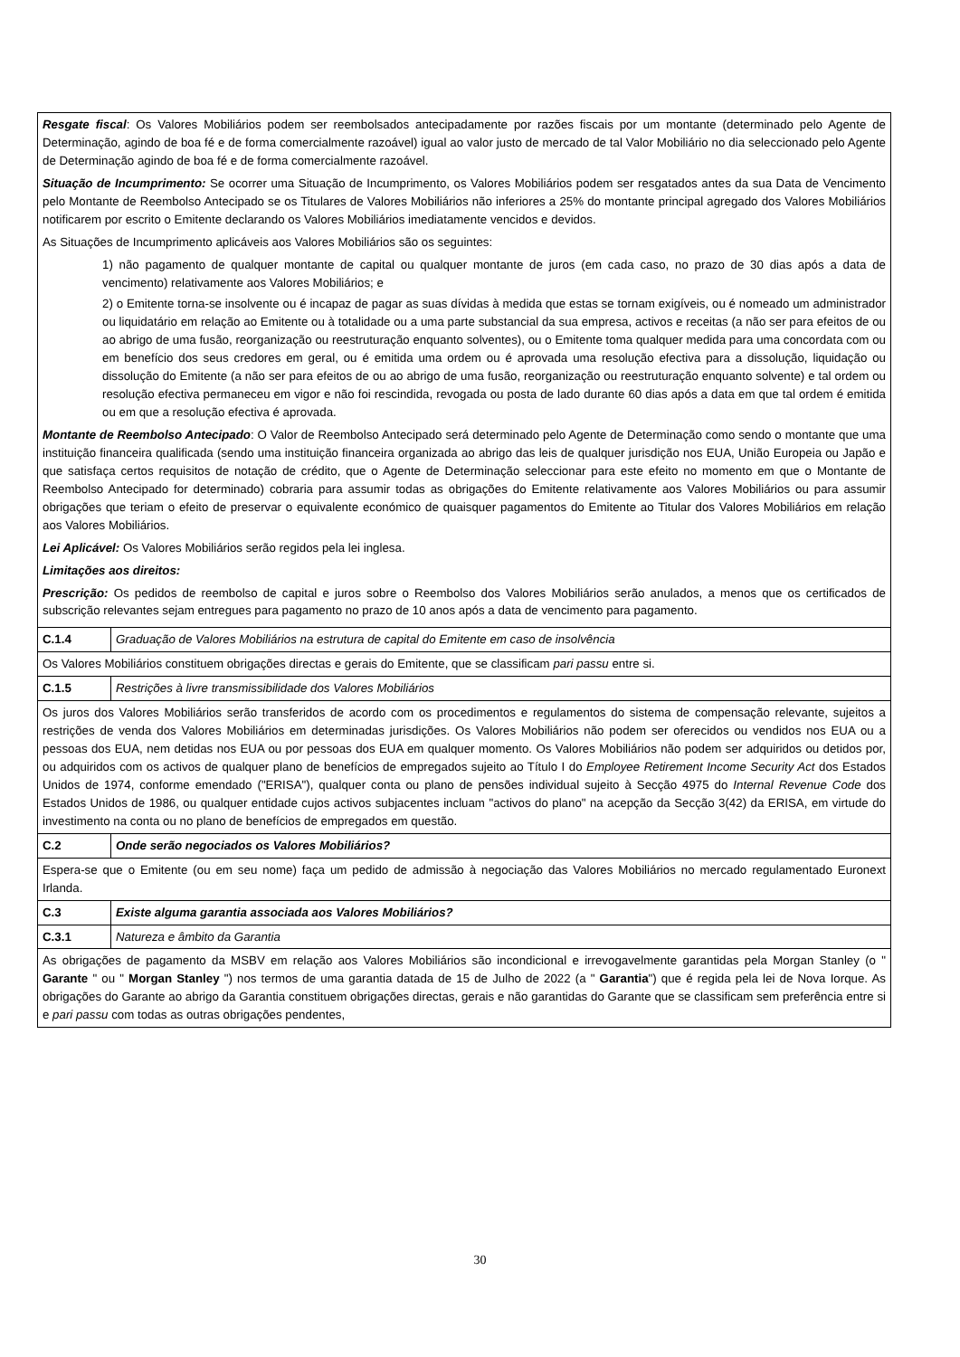| Resgate fiscal : Os Valores Mobiliários podem ser reembolsados antecipadamente por razões fiscais por um montante (determinado pelo Agente de Determinação, agindo de boa fé e de forma comercialmente razoável) igual ao valor justo de mercado de tal Valor Mobiliário no dia seleccionado pelo Agente de Determinação agindo de boa fé e de forma comercialmente razoável. Situação de Incumprimento: Se ocorrer uma Situação de Incumprimento, os Valores Mobiliários podem ser resgatados antes da sua Data de Vencimento pelo Montante de Reembolso Antecipado se os Titulares de Valores Mobiliários não inferiores a 25% do montante principal agregado dos Valores Mobiliários notificarem por escrito o Emitente declarando os Valores Mobiliários imediatamente vencidos e devidos. As Situações de Incumprimento aplicáveis aos Valores Mobiliários são os seguintes: 1) não pagamento de qualquer montante de capital ou qualquer montante de juros (em cada caso, no prazo de 30 dias após a data de vencimento) relativamente aos Valores Mobiliários; e 2) o Emitente torna-se insolvente ou é incapaz de pagar as suas dívidas à medida que estas se tornam exigíveis, ou é nomeado um administrador ou liquidatário em relação ao Emitente ou à totalidade ou a uma parte substancial da sua empresa, activos e receitas (a não ser para efeitos de ou ao abrigo de uma fusão, reorganização ou reestruturação enquanto solventes), ou o Emitente toma qualquer medida para uma concordata com ou em benefício dos seus credores em geral, ou é emitida uma ordem ou é aprovada uma resolução efectiva para a dissolução, liquidação ou dissolução do Emitente (a não ser para efeitos de ou ao abrigo de uma fusão, reorganização ou reestruturação enquanto solvente) e tal ordem ou resolução efectiva permaneceu em vigor e não foi rescindida, revogada ou posta de lado durante 60 dias após a data em que tal ordem é emitida ou em que a resolução efectiva é aprovada. Montante de Reembolso Antecipado : O Valor de Reembolso Antecipado será determinado pelo Agente de Determinação como sendo o montante que uma instituição financeira qualificada (sendo uma instituição financeira organizada ao abrigo das leis de qualquer jurisdição nos EUA, União Europeia ou Japão e que satisfaça certos requisitos de notação de crédito, que o Agente de Determinação seleccionar para este efeito no momento em que o Montante de Reembolso Antecipado for determinado) cobraria para assumir todas as obrigações do Emitente relativamente aos Valores Mobiliários ou para assumir obrigações que teriam o efeito de preservar o equivalente económico de quaisquer pagamentos do Emitente ao Titular dos Valores Mobiliários em relação aos Valores Mobiliários. Lei Aplicável: Os Valores Mobiliários serão regidos pela lei inglesa. Limitações aos direitos: Prescrição: Os pedidos de reembolso de capital e juros sobre o Reembolso dos Valores Mobiliários serão anulados, a menos que os certificados de subscrição relevantes sejam entregues para pagamento no prazo de 10 anos após a data de vencimento para pagamento. | |
| C.1.4 | Graduação de Valores Mobiliários na estrutura de capital do Emitente em caso de insolvência |
| Os Valores Mobiliários constituem obrigações directas e gerais do Emitente, que se classificam pari passu entre si. | |
| C.1.5 | Restrições à livre transmissibilidade dos Valores Mobiliários |
| Os juros dos Valores Mobiliários serão transferidos de acordo com os procedimentos e regulamentos do sistema de compensação relevante, sujeitos a restrições de venda dos Valores Mobiliários em determinadas jurisdições. Os Valores Mobiliários não podem ser oferecidos ou vendidos nos EUA ou a pessoas dos EUA, nem detidas nos EUA ou por pessoas dos EUA em qualquer momento. Os Valores Mobiliários não podem ser adquiridos ou detidos por, ou adquiridos com os activos de qualquer plano de benefícios de empregados sujeito ao Título I do Employee Retirement Income Security Act dos Estados Unidos de 1974, conforme emendado ("ERISA"), qualquer conta ou plano de pensões individual sujeito à Secção 4975 do Internal Revenue Code dos Estados Unidos de 1986, ou qualquer entidade cujos activos subjacentes incluam "activos do plano" na acepção da Secção 3(42) da ERISA, em virtude do investimento na conta ou no plano de benefícios de empregados em questão. | |
| C.2 | Onde serão negociados os Valores Mobiliários? |
| Espera-se que o Emitente (ou em seu nome) faça um pedido de admissão à negociação das Valores Mobiliários no mercado regulamentado Euronext Irlanda. | |
| C.3 | Existe alguma garantia associada aos Valores Mobiliários? |
| C.3.1 | Natureza e âmbito da Garantia |
| As obrigações de pagamento da MSBV em relação aos Valores Mobiliários são incondicional e irrevogavelmente garantidas pela Morgan Stanley (o " Garante " ou " Morgan Stanley ") nos termos de uma garantia datada de 15 de Julho de 2022 (a " Garantia ") que é regida pela lei de Nova Iorque. As obrigações do Garante ao abrigo da Garantia constituem obrigações directas, gerais e não garantidas do Garante que se classificam sem preferência entre si e pari passu com todas as outras obrigações pendentes, | |
30